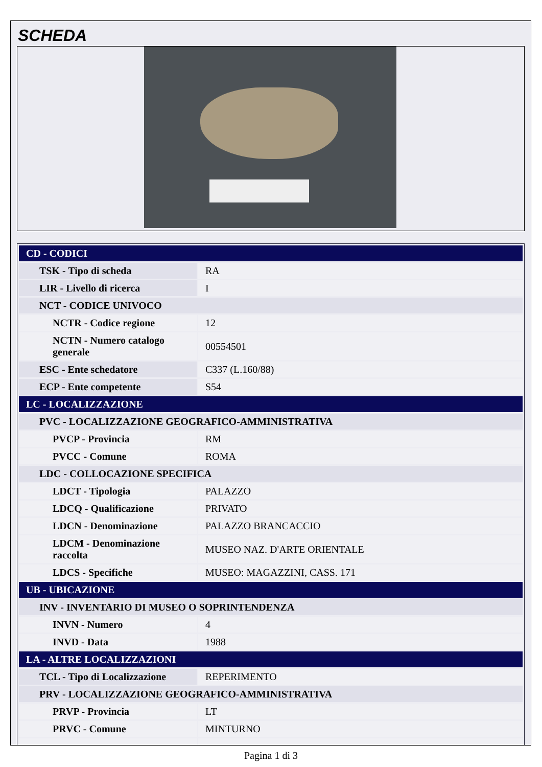SCHEDA
| CD - CODICI | |
| TSK - Tipo di scheda | RA |
| LIR - Livello di ricerca | I |
| NCT - CODICE UNIVOCO | |
| NCTR - Codice regione | 12 |
| NCTN - Numero catalogo generale | 00554501 |
| ESC - Ente schedatore | C337 (L.160/88) |
| ECP - Ente competente | S54 |
| LC - LOCALIZZAZIONE | |
| PVC - LOCALIZZAZIONE GEOGRAFICO-AMMINISTRATIVA | |
| PVCP - Provincia | RM |
| PVCC - Comune | ROMA |
| LDC - COLLOCAZIONE SPECIFICA | |
| LDCT - Tipologia | PALAZZO |
| LDCQ - Qualificazione | PRIVATO |
| LDCN - Denominazione | PALAZZO BRANCACCIO |
| LDCM - Denominazione raccolta | MUSEO NAZ. D'ARTE ORIENTALE |
| LDCS - Specifiche | MUSEO: MAGAZZINI, CASS. 171 |
| UB - UBICAZIONE | |
| INV - INVENTARIO DI MUSEO O SOPRINTENDENZA | |
| INVN - Numero | 4 |
| INVD - Data | 1988 |
| LA - ALTRE LOCALIZZAZIONI | |
| TCL - Tipo di Localizzazione | REPERIMENTO |
| PRV - LOCALIZZAZIONE GEOGRAFICO-AMMINISTRATIVA | |
| PRVP - Provincia | LT |
| PRVC - Comune | MINTURNO |
Pagina 1 di 3